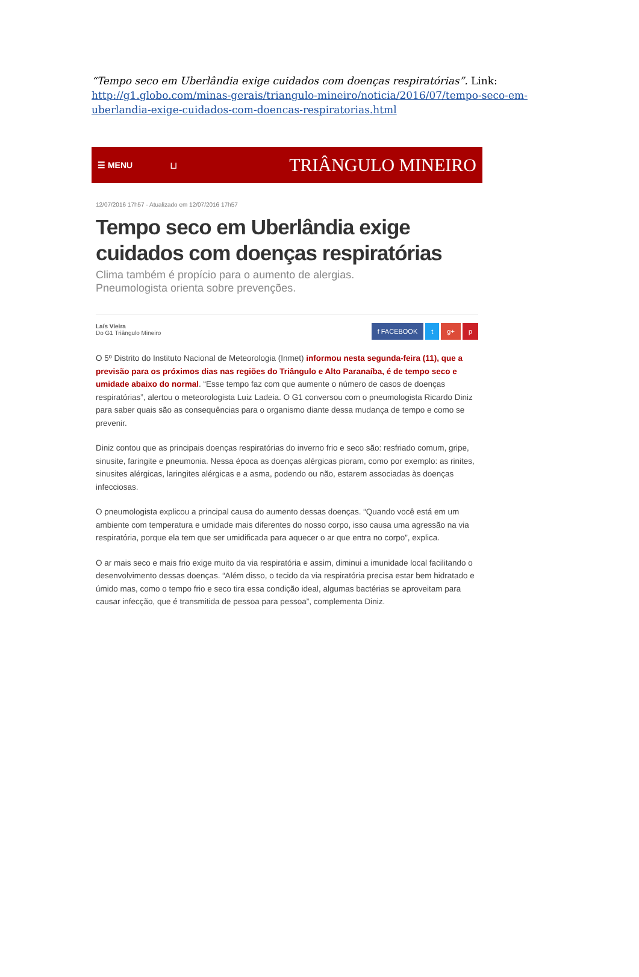“Tempo seco em Uberlândia exige cuidados com doenças respiratórias”. Link: http://g1.globo.com/minas-gerais/triangulo-mineiro/noticia/2016/07/tempo-seco-em-uberlandia-exige-cuidados-com-doencas-respiratorias.html
☰ MENU ⊔ TRIÂNGULO MINEIRO
12/07/2016 17h57 - Atualizado em 12/07/2016 17h57
Tempo seco em Uberlândia exige cuidados com doenças respiratórias
Clima também é propício para o aumento de alergias.
Pneumologista orienta sobre prevenções.
Laís Vieira
Do G1 Triângulo Mineiro
f FACEBOOK t g+ p
O 5º Distrito do Instituto Nacional de Meteorologia (Inmet) informou nesta segunda-feira (11), que a previsão para os próximos dias nas regiões do Triângulo e Alto Paranaíba, é de tempo seco e umidade abaixo do normal. “Esse tempo faz com que aumente o número de casos de doenças respiratórias”, alertou o meteorologista Luiz Ladeia. O G1 conversou com o pneumologista Ricardo Diniz para saber quais são as consequências para o organismo diante dessa mudança de tempo e como se prevenir.
Diniz contou que as principais doenças respiratórias do inverno frio e seco são: resfriado comum, gripe, sinusite, faringite e pneumonia. Nessa época as doenças alérgicas pioram, como por exemplo: as rinites, sinusites alérgicas, laringites alérgicas e a asma, podendo ou não, estarem associadas às doenças infecciosas.
O pneumologista explicou a principal causa do aumento dessas doenças. “Quando você está em um ambiente com temperatura e umidade mais diferentes do nosso corpo, isso causa uma agressão na via respiratória, porque ela tem que ser umidificada para aquecer o ar que entra no corpo”, explica.
O ar mais seco e mais frio exige muito da via respiratória e assim, diminui a imunidade local facilitando o desenvolvimento dessas doenças. “Além disso, o tecido da via respiratória precisa estar bem hidratado e úmido mas, como o tempo frio e seco tira essa condição ideal, algumas bactérias se aproveitam para causar infecção, que é transmitida de pessoa para pessoa”, complementa Diniz.